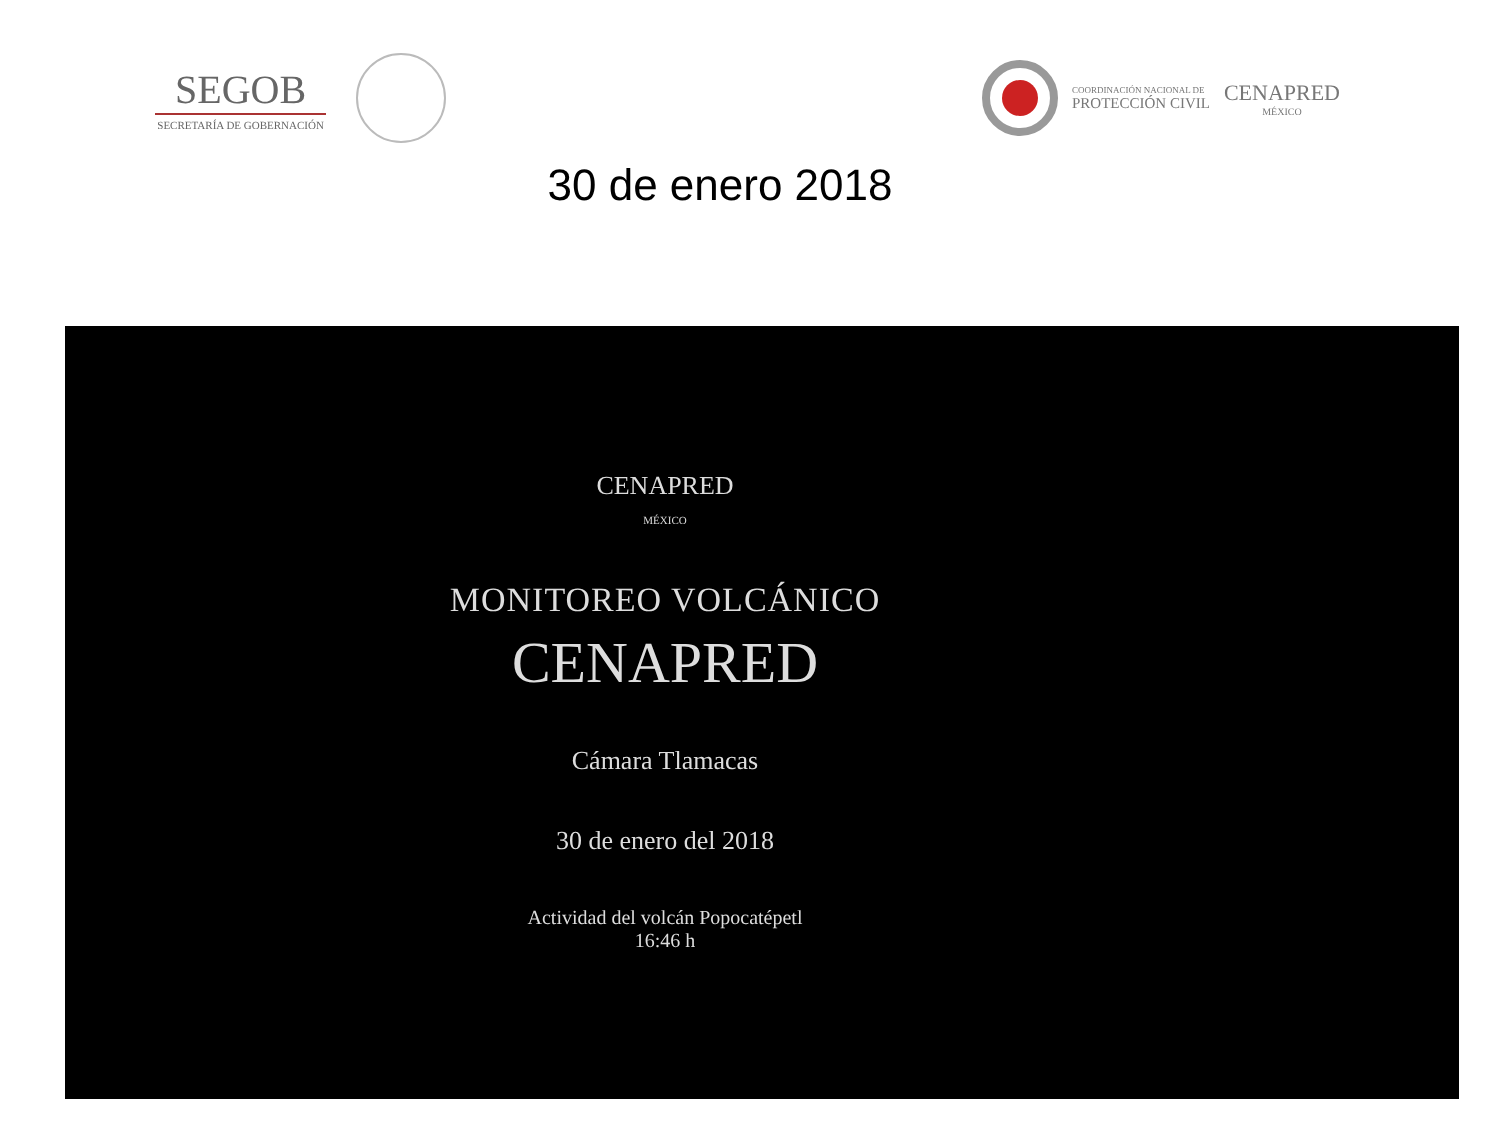SEGOB
SECRETARÍA DE GOBERNACIÓN
COORDINACIÓN NACIONAL DE
PROTECCIÓN CIVIL
CENAPRED
MÉXICO
30 de enero 2018
CENAPRED
MÉXICO
MONITOREO VOLCÁNICO
CENAPRED
Cámara Tlamacas
30 de enero del 2018
Actividad del volcán Popocatépetl
16:46 h